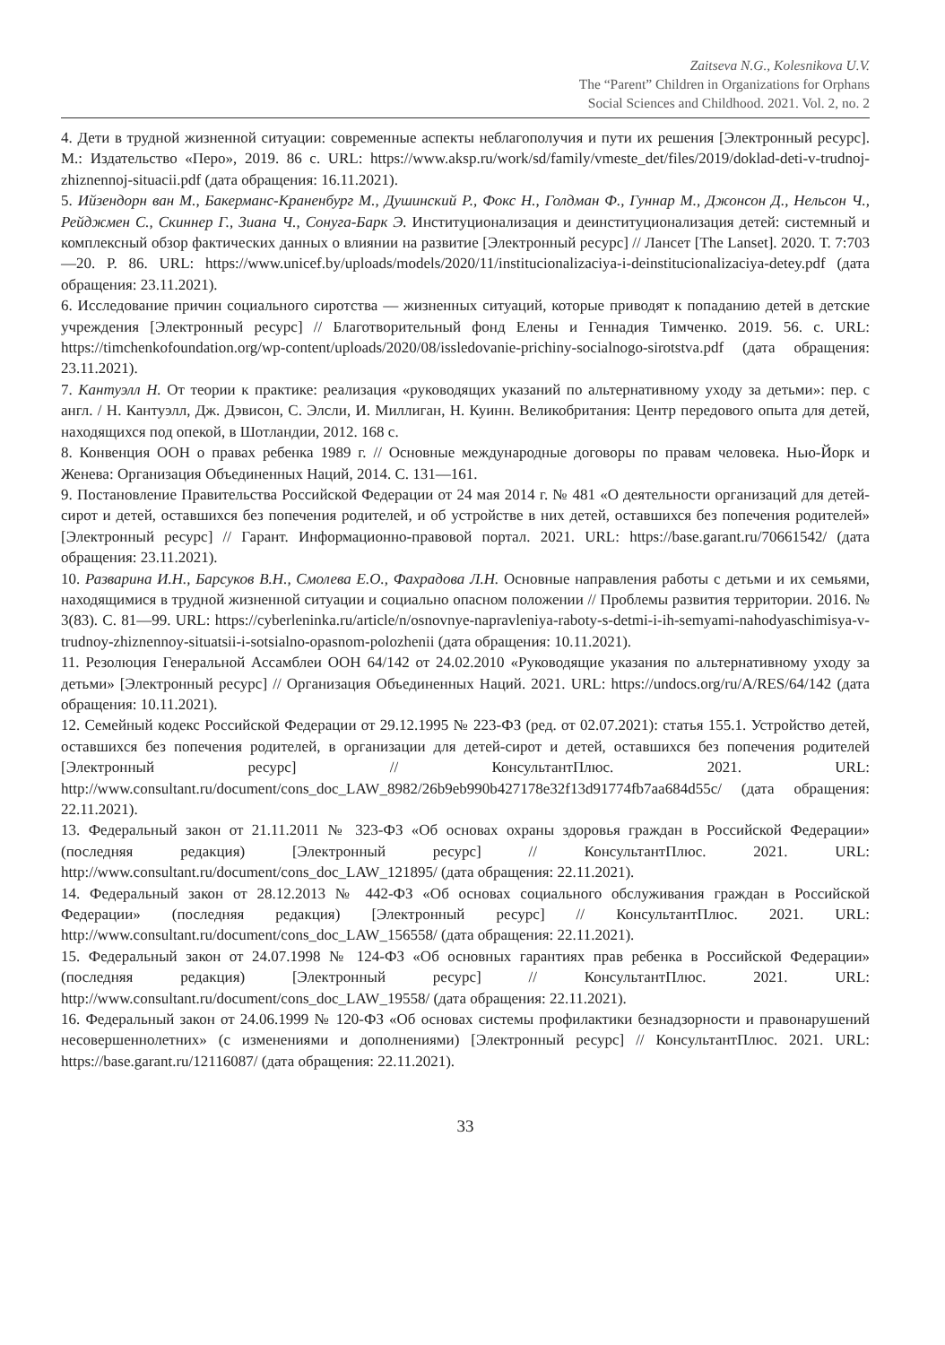Zaitseva N.G., Kolesnikova U.V.
The “Parent” Children in Organizations for Orphans
Social Sciences and Childhood. 2021. Vol. 2, no. 2
4. Дети в трудной жизненной ситуации: современные аспекты неблагополучия и пути их решения [Электронный ресурс]. М.: Издательство «Перо», 2019. 86 с. URL: https://www.aksp.ru/work/sd/family/vmeste_det/files/2019/doklad-deti-v-trudnoj-zhiznennoj-situacii.pdf (дата обращения: 16.11.2021).
5. Ийзендорн ван М., Бакерманс-Краненбург М., Душинский Р., Фокс Н., Голдман Ф., Гуннар М., Джонсон Д., Нельсон Ч., Рейджмен С., Скиннер Г., Зиана Ч., Сонуга-Барк Э. Институционализация и деинституционализация детей: системный и комплексный обзор фактических данных о влиянии на развитие [Электронный ресурс] // Лансет [The Lanset]. 2020. Т. 7:703—20. P. 86. URL: https://www.unicef.by/uploads/models/2020/11/institucionalizaciya-i-deinstitucionalizaciya-detey.pdf (дата обращения: 23.11.2021).
6. Исследование причин социального сиротства — жизненных ситуаций, которые приводят к попаданию детей в детские учреждения [Электронный ресурс] // Благотворительный фонд Елены и Геннадия Тимченко. 2019. 56. с. URL: https://timchenkofoundation.org/wp-content/uploads/2020/08/issledovanie-prichiny-socialnogo-sirotstva.pdf (дата обращения: 23.11.2021).
7. Кантуэлл Н. От теории к практике: реализация «руководящих указаний по альтернативному уходу за детьми»: пер. с англ. / Н. Кантуэлл, Дж. Дэвисон, С. Элсли, И. Миллиган, Н. Куинн. Великобритания: Центр передового опыта для детей, находящихся под опекой, в Шотландии, 2012. 168 с.
8. Конвенция ООН о правах ребенка 1989 г. // Основные международные договоры по правам человека. Нью-Йорк и Женева: Организация Объединенных Наций, 2014. С. 131—161.
9. Постановление Правительства Российской Федерации от 24 мая 2014 г. № 481 «О деятельности организаций для детей-сирот и детей, оставшихся без попечения родителей, и об устройстве в них детей, оставшихся без попечения родителей» [Электронный ресурс] // Гарант. Информационно-правовой портал. 2021. URL: https://base.garant.ru/70661542/ (дата обращения: 23.11.2021).
10. Разварина И.Н., Барсуков В.Н., Смолева Е.О., Фахрадова Л.Н. Основные направления работы с детьми и их семьями, находящимися в трудной жизненной ситуации и социально опасном положении // Проблемы развития территории. 2016. № 3(83). С. 81—99. URL: https://cyberleninka.ru/article/n/osnovnye-napravleniya-raboty-s-detmi-i-ih-semyami-nahodyaschimisya-v-trudnoy-zhiznennoy-situatsii-i-sotsialno-opasnom-polozhenii (дата обращения: 10.11.2021).
11. Резолюция Генеральной Ассамблеи ООН 64/142 от 24.02.2010 «Руководящие указания по альтернативному уходу за детьми» [Электронный ресурс] // Организация Объединенных Наций. 2021. URL: https://undocs.org/ru/A/RES/64/142 (дата обращения: 10.11.2021).
12. Семейный кодекс Российской Федерации от 29.12.1995 № 223-ФЗ (ред. от 02.07.2021): статья 155.1. Устройство детей, оставшихся без попечения родителей, в организации для детей-сирот и детей, оставшихся без попечения родителей [Электронный ресурс] // КонсультантПлюс. 2021. URL: http://www.consultant.ru/document/cons_doc_LAW_8982/26b9eb990b427178e32f13d91774fb7aa684d55c/ (дата обращения: 22.11.2021).
13. Федеральный закон от 21.11.2011 № 323-ФЗ «Об основах охраны здоровья граждан в Российской Федерации» (последняя редакция) [Электронный ресурс] // КонсультантПлюс. 2021. URL: http://www.consultant.ru/document/cons_doc_LAW_121895/ (дата обращения: 22.11.2021).
14. Федеральный закон от 28.12.2013 № 442-ФЗ «Об основах социального обслуживания граждан в Российской Федерации» (последняя редакция) [Электронный ресурс] // КонсультантПлюс. 2021. URL: http://www.consultant.ru/document/cons_doc_LAW_156558/ (дата обращения: 22.11.2021).
15. Федеральный закон от 24.07.1998 № 124-ФЗ «Об основных гарантиях прав ребенка в Российской Федерации» (последняя редакция) [Электронный ресурс] // КонсультантПлюс. 2021. URL: http://www.consultant.ru/document/cons_doc_LAW_19558/ (дата обращения: 22.11.2021).
16. Федеральный закон от 24.06.1999 № 120-ФЗ «Об основах системы профилактики безнадзорности и правонарушений несовершеннолетних» (с изменениями и дополнениями) [Электронный ресурс] // КонсультантПлюс. 2021. URL: https://base.garant.ru/12116087/ (дата обращения: 22.11.2021).
33